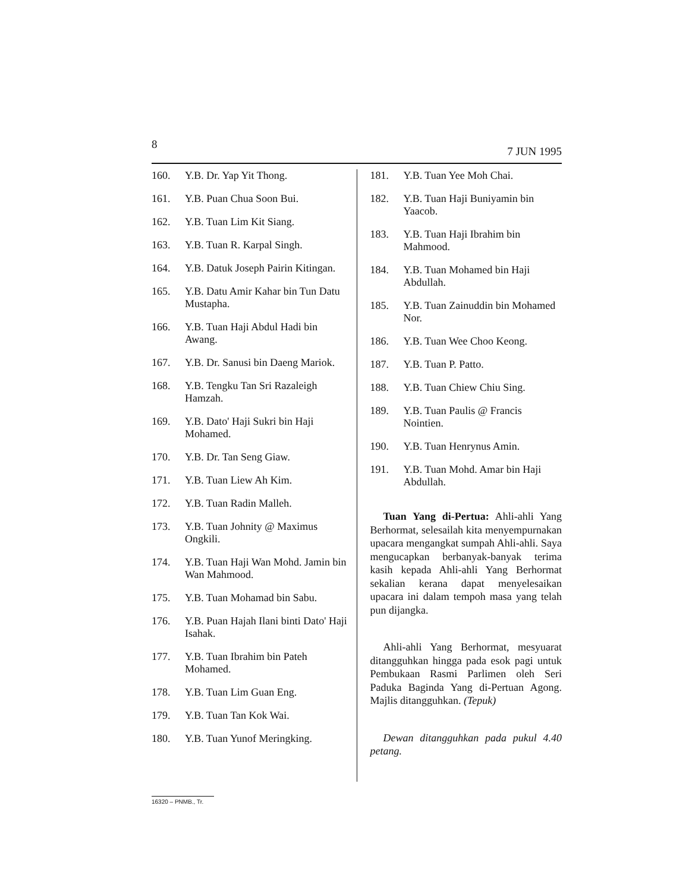8 7 JUN 1995
160. Y.B. Dr. Yap Yit Thong.
161. Y.B. Puan Chua Soon Bui.
162. Y.B. Tuan Lim Kit Siang.
163. Y.B. Tuan R. Karpal Singh.
164. Y.B. Datuk Joseph Pairin Kitingan.
165. Y.B. Datu Amir Kahar bin Tun Datu Mustapha.
166. Y.B. Tuan Haji Abdul Hadi bin Awang.
167. Y.B. Dr. Sanusi bin Daeng Mariok.
168. Y.B. Tengku Tan Sri Razaleigh Hamzah.
169. Y.B. Dato' Haji Sukri bin Haji Mohamed.
170. Y.B. Dr. Tan Seng Giaw.
171. Y.B. Tuan Liew Ah Kim.
172. Y.B. Tuan Radin Malleh.
173. Y.B. Tuan Johnity @ Maximus Ongkili.
174. Y.B. Tuan Haji Wan Mohd. Jamin bin Wan Mahmood.
175. Y.B. Tuan Mohamad bin Sabu.
176. Y.B. Puan Hajah Ilani binti Dato' Haji Isahak.
177. Y.B. Tuan Ibrahim bin Pateh Mohamed.
178. Y.B. Tuan Lim Guan Eng.
179. Y.B. Tuan Tan Kok Wai.
180. Y.B. Tuan Yunof Meringking.
181. Y.B. Tuan Yee Moh Chai.
182. Y.B. Tuan Haji Buniyamin bin Yaacob.
183. Y.B. Tuan Haji Ibrahim bin Mahmood.
184. Y.B. Tuan Mohamed bin Haji Abdullah.
185. Y.B. Tuan Zainuddin bin Mohamed Nor.
186. Y.B. Tuan Wee Choo Keong.
187. Y.B. Tuan P. Patto.
188. Y.B. Tuan Chiew Chiu Sing.
189. Y.B. Tuan Paulis @ Francis Nointien.
190. Y.B. Tuan Henrynus Amin.
191. Y.B. Tuan Mohd. Amar bin Haji Abdullah.
Tuan Yang di-Pertua: Ahli-ahli Yang Berhormat, selesailah kita menyempurnakan upacara mengangkat sumpah Ahli-ahli. Saya mengucapkan berbanyak-banyak terima kasih kepada Ahli-ahli Yang Berhormat sekalian kerana dapat menyelesaikan upacara ini dalam tempoh masa yang telah pun dijangka.
Ahli-ahli Yang Berhormat, mesyuarat ditangguhkan hingga pada esok pagi untuk Pembukaan Rasmi Parlimen oleh Seri Paduka Baginda Yang di-Pertuan Agong. Majlis ditangguhkan. (Tepuk)
Dewan ditangguhkan pada pukul 4.40 petang.
16320 – PNMB., Tr.